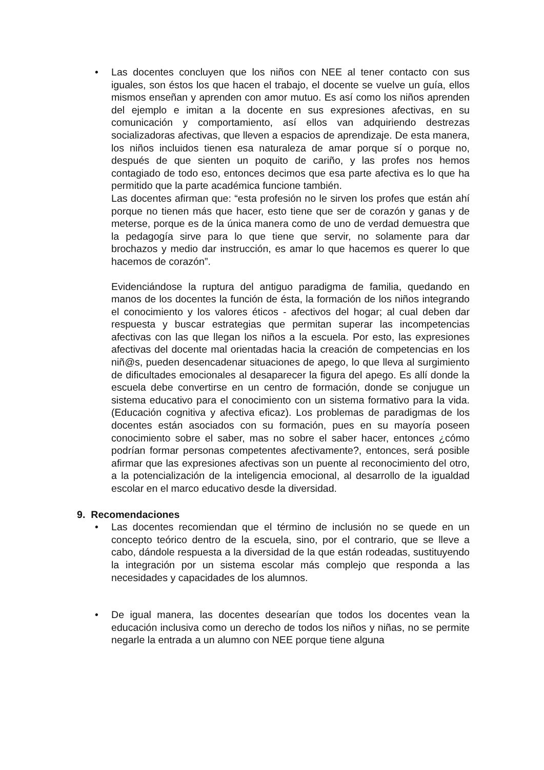• Las docentes concluyen que los niños con NEE al tener contacto con sus iguales, son éstos los que hacen el trabajo, el docente se vuelve un guía, ellos mismos enseñan y aprenden con amor mutuo. Es así como los niños aprenden del ejemplo e imitan a la docente en sus expresiones afectivas, en su comunicación y comportamiento, así ellos van adquiriendo destrezas socializadoras afectivas, que lleven a espacios de aprendizaje. De esta manera, los niños incluidos tienen esa naturaleza de amar porque sí o porque no, después de que sienten un poquito de cariño, y las profes nos hemos contagiado de todo eso, entonces decimos que esa parte afectiva es lo que ha permitido que la parte académica funcione también.
Las docentes afirman que: “esta profesión no le sirven los profes que están ahí porque no tienen más que hacer, esto tiene que ser de corazón y ganas y de meterse, porque es de la única manera como de uno de verdad demuestra que la pedagogía sirve para lo que tiene que servir, no solamente para dar brochazos y medio dar instrucción, es amar lo que hacemos es querer lo que hacemos de corazón”.
Evidenciándose la ruptura del antiguo paradigma de familia, quedando en manos de los docentes la función de ésta, la formación de los niños integrando el conocimiento y los valores éticos - afectivos del hogar; al cual deben dar respuesta y buscar estrategias que permitan superar las incompetencias afectivas con las que llegan los niños a la escuela. Por esto, las expresiones afectivas del docente mal orientadas hacia la creación de competencias en los niñ@s, pueden desencadenar situaciones de apego, lo que lleva al surgimiento de dificultades emocionales al desaparecer la figura del apego. Es allí donde la escuela debe convertirse en un centro de formación, donde se conjugue un sistema educativo para el conocimiento con un sistema formativo para la vida. (Educación cognitiva y afectiva eficaz). Los problemas de paradigmas de los docentes están asociados con su formación, pues en su mayoría poseen conocimiento sobre el saber, mas no sobre el saber hacer, entonces ¿cómo podrían formar personas competentes afectivamente?, entonces, será posible afirmar que las expresiones afectivas son un puente al reconocimiento del otro, a la potencialización de la inteligencia emocional, al desarrollo de la igualdad escolar en el marco educativo desde la diversidad.
9. Recomendaciones
• Las docentes recomiendan que el término de inclusión no se quede en un concepto teórico dentro de la escuela, sino, por el contrario, que se lleve a cabo, dándole respuesta a la diversidad de la que están rodeadas, sustituyendo la integración por un sistema escolar más complejo que responda a las necesidades y capacidades de los alumnos.
• De igual manera, las docentes desearían que todos los docentes vean la educación inclusiva como un derecho de todos los niños y niñas, no se permite negarle la entrada a un alumno con NEE porque tiene alguna